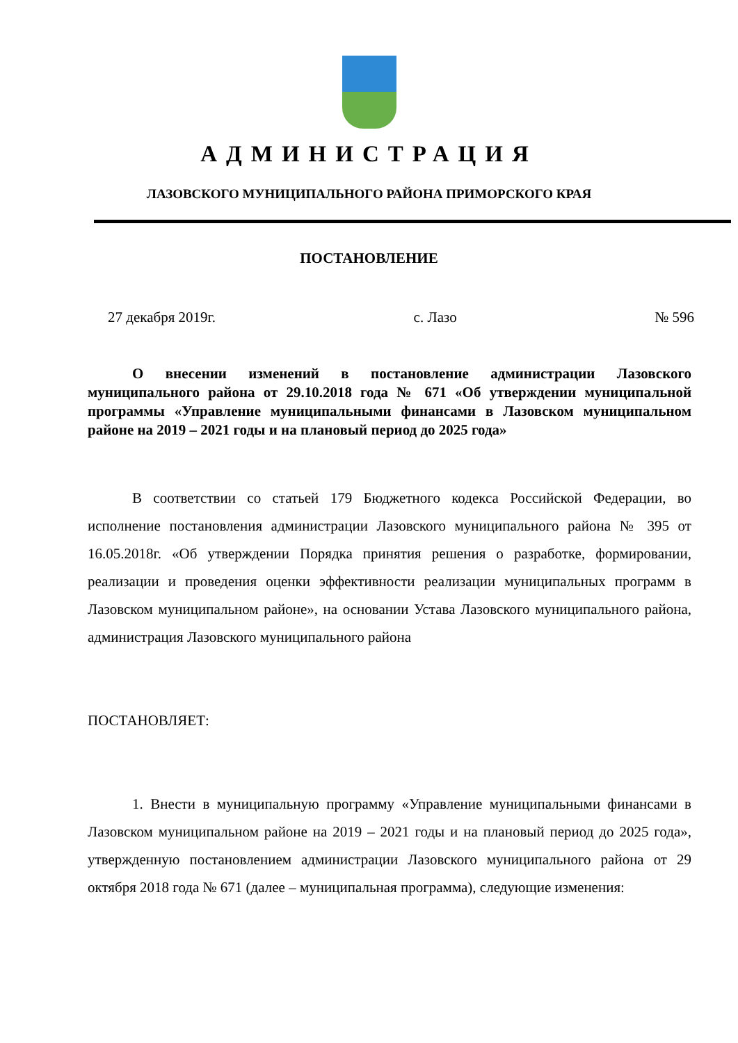АДМИНИСТРАЦИЯ
ЛАЗОВСКОГО МУНИЦИПАЛЬНОГО РАЙОНА ПРИМОРСКОГО КРАЯ
ПОСТАНОВЛЕНИЕ
27 декабря 2019г. с. Лазо № 596
О внесении изменений в постановление администрации Лазовского муниципального района от 29.10.2018 года № 671 «Об утверждении муниципальной программы «Управление муниципальными финансами в Лазовском муниципальном районе на 2019 – 2021 годы и на плановый период до 2025 года»
В соответствии со статьей 179 Бюджетного кодекса Российской Федерации, во исполнение постановления администрации Лазовского муниципального района № 395 от 16.05.2018г. «Об утверждении Порядка принятия решения о разработке, формировании, реализации и проведения оценки эффективности реализации муниципальных программ в Лазовском муниципальном районе», на основании Устава Лазовского муниципального района, администрация Лазовского муниципального района
ПОСТАНОВЛЯЕТ:
1. Внести в муниципальную программу «Управление муниципальными финансами в Лазовском муниципальном районе на 2019 – 2021 годы и на плановый период до 2025 года», утвержденную постановлением администрации Лазовского муниципального района от 29 октября 2018 года № 671 (далее – муниципальная программа), следующие изменения: